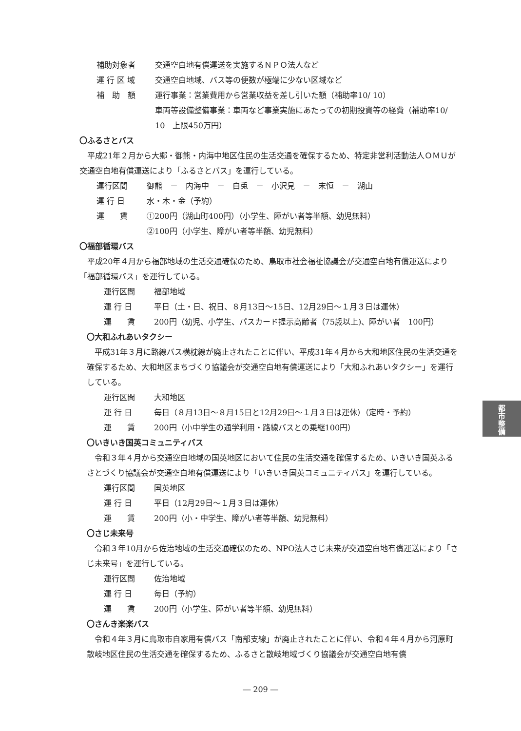補助対象者 交通空白地有償運送を実施するＮＰＯ法人など
運 行 区 域 交通空白地域、バス等の便数が極端に少ない区域など
補　助　額 運行事業：営業費用から営業収益を差し引いた額（補助率10/ 10）
車両等設備整備事業：車両など事業実施にあたっての初期投資等の経費（補助率10/ 10　上限450万円）
〇ふるさとバス
平成21年２月から大郷・御熊・内海中地区住民の生活交通を確保するため、特定非営利活動法人ＯＭＵが交通空白地有償運送により「ふるさとバス」を運行している。
運行区間 御熊　－　内海中　－　白兎　－　小沢見　－　末恒　－　湖山
運 行 日 水・木・金（予約）
運　　賃 ①200円（湖山町400円）（小学生、障がい者等半額、幼児無料）
②100円（小学生、障がい者等半額、幼児無料）
〇福部循環バス
平成20年４月から福部地域の生活交通確保のため、鳥取市社会福祉協議会が交通空白地有償運送により「福部循環バス」を運行している。
運行区間 福部地域
運 行 日 平日（土・日、祝日、８月13日～15日、12月29日～１月３日は運休）
運　　賃 200円（幼児、小学生、パスカード提示高齢者（75歳以上)、障がい者　100円）
〇大和ふれあいタクシー
平成31年３月に路線バス横枕線が廃止されたことに伴い、平成31年４月から大和地区住民の生活交通を確保するため、大和地区まちづくり協議会が交通空白地有償運送により「大和ふれあいタクシー」を運行している。
運行区間 大和地区
運 行 日 毎日（８月13日～８月15日と12月29日～１月３日は運休）（定時・予約）
運　　賃 200円（小中学生の通学利用・路線バスとの乗継100円）
〇いきいき国英コミュニティバス
令和３年４月から交通空白地域の国英地区において住民の生活交通を確保するため、いきいき国英ふるさとづくり協議会が交通空白地有償運送により「いきいき国英コミュニティバス」を運行している。
運行区間 国英地区
運 行 日 平日（12月29日～１月３日は運休）
運　　賃 200円（小・中学生、障がい者等半額、幼児無料）
〇さじ未来号
令和３年10月から佐治地域の生活交通確保のため、NPO法人さじ未来が交通空白地有償運送により「さじ未来号」を運行している。
運行区間 佐治地域
運 行 日 毎日（予約）
運　　賃 200円（小学生、障がい者等半額、幼児無料）
〇さんき楽楽バス
令和４年３月に鳥取市自家用有償バス「南部支線」が廃止されたことに伴い、令和４年４月から河原町散岐地区住民の生活交通を確保するため、ふるさと散岐地域づくり協議会が交通空白地有償
都
市
整
備
― 209 ―